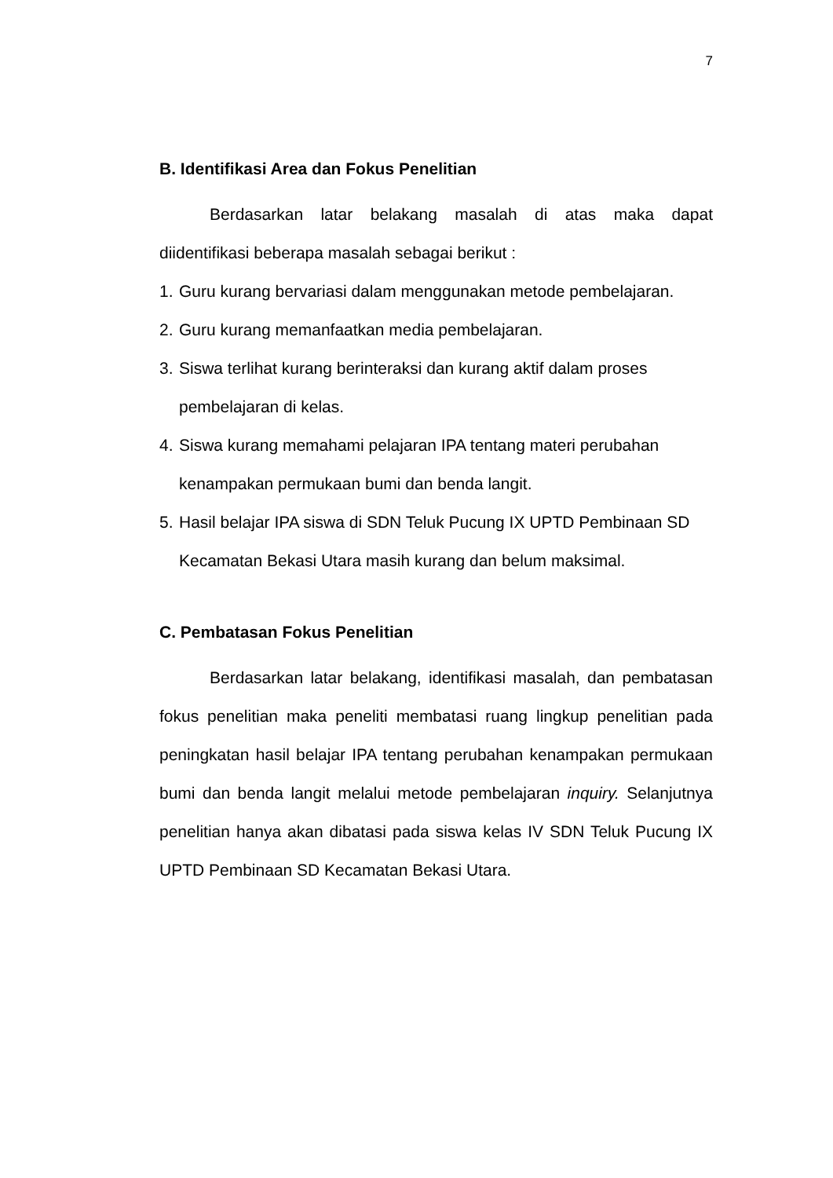7
B. Identifikasi Area dan Fokus Penelitian
Berdasarkan latar belakang masalah di atas maka dapat diidentifikasi beberapa masalah sebagai berikut :
1.
Guru kurang bervariasi dalam menggunakan metode pembelajaran.
2.
Guru kurang memanfaatkan media pembelajaran.
3.
Siswa terlihat kurang berinteraksi dan kurang aktif dalam proses
pembelajaran di kelas.
4.
Siswa kurang memahami pelajaran IPA tentang materi perubahan
kenampakan permukaan bumi dan benda langit.
5.
Hasil belajar IPA siswa di SDN Teluk Pucung IX UPTD Pembinaan SD
Kecamatan Bekasi Utara masih kurang dan belum maksimal.
C. Pembatasan Fokus Penelitian
Berdasarkan latar belakang, identifikasi masalah, dan pembatasan fokus penelitian maka peneliti membatasi ruang lingkup penelitian pada peningkatan hasil belajar IPA tentang perubahan kenampakan permukaan bumi dan benda langit melalui metode pembelajaran inquiry. Selanjutnya penelitian hanya akan dibatasi pada siswa kelas IV SDN Teluk Pucung IX UPTD Pembinaan SD Kecamatan Bekasi Utara.